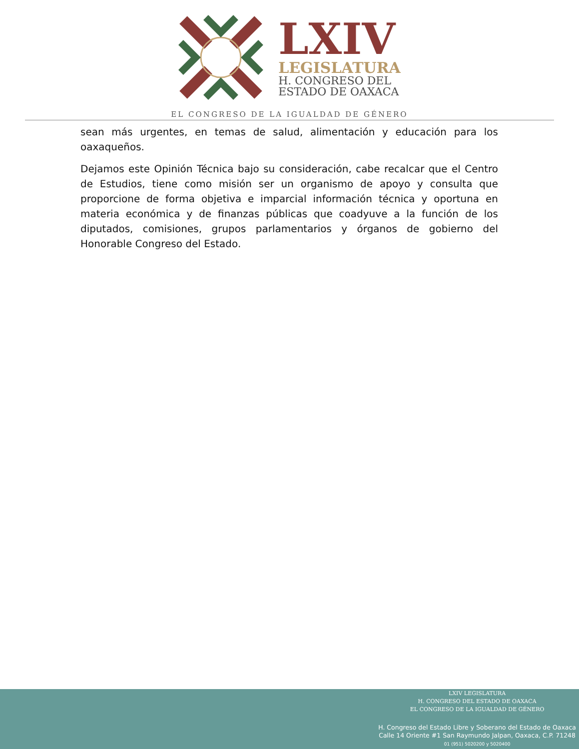LXIV
LEGISLATURA
H. CONGRESO DEL
ESTADO DE OAXACA
EL CONGRESO DE LA IGUALDAD DE GÉNERO
sean más urgentes, en temas de salud, alimentación y educación para los oaxaqueños.
Dejamos este Opinión Técnica bajo su consideración, cabe recalcar que el Centro de Estudios, tiene como misión ser un organismo de apoyo y consulta que proporcione de forma objetiva e imparcial información técnica y oportuna en materia económica y de finanzas públicas que coadyuve a la función de los diputados, comisiones, grupos parlamentarios y órganos de gobierno del Honorable Congreso del Estado.
LXIV LEGISLATURA
H. CONGRESO DEL ESTADO DE OAXACA
EL CONGRESO DE LA IGUALDAD DE GÉNERO
H. Congreso del Estado Libre y Soberano del Estado de Oaxaca
Calle 14 Oriente #1 San Raymundo Jalpan, Oaxaca, C.P. 71248
01 (951) 5020200 y 5020400